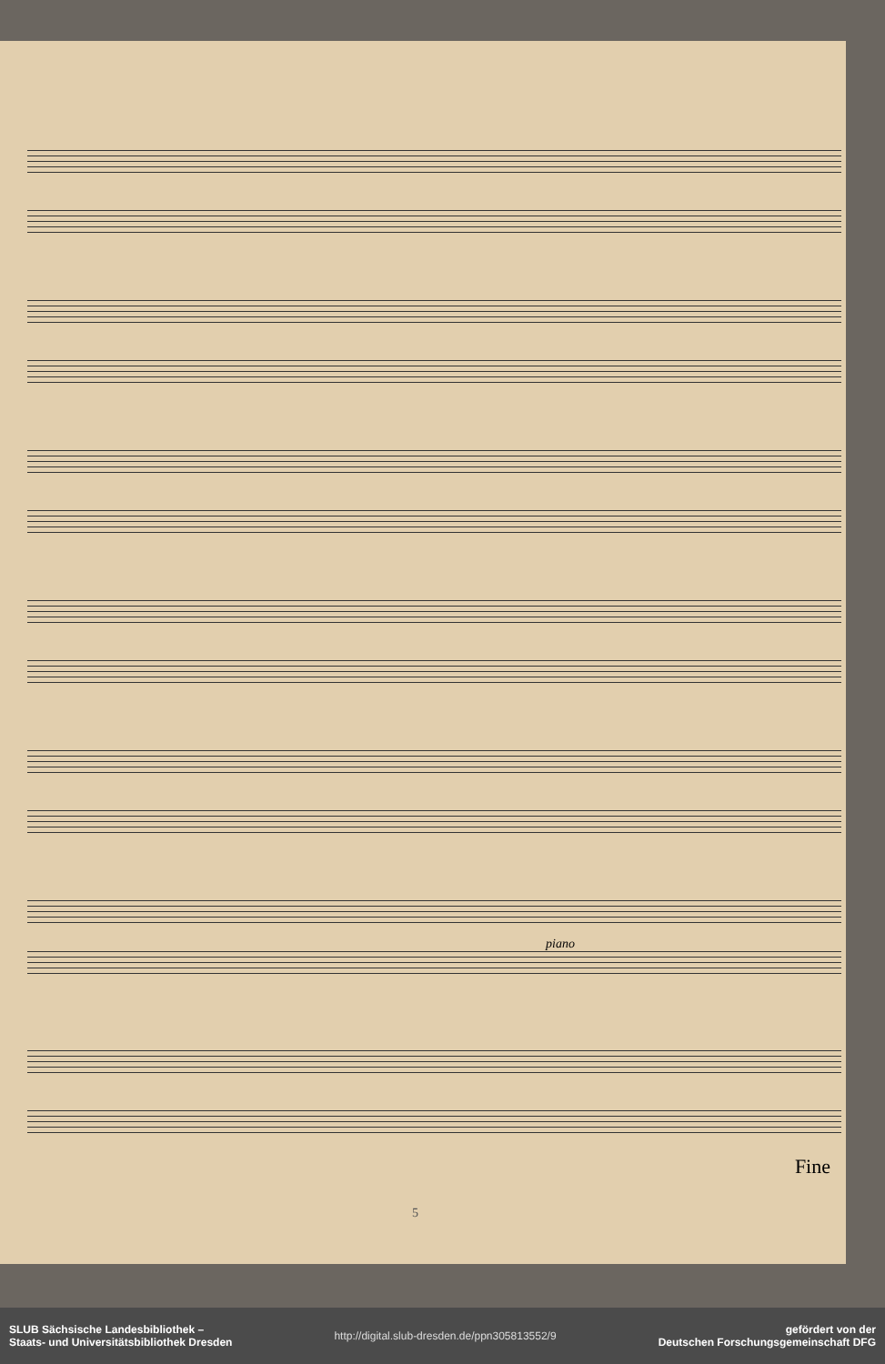piano
Fine
5
SLUB Sächsische Landesbibliothek –
Staats- und Universitätsbibliothek Dresden
http://digital.slub-dresden.de/ppn305813552/9
gefördert von der
Deutschen Forschungsgemeinschaft DFG